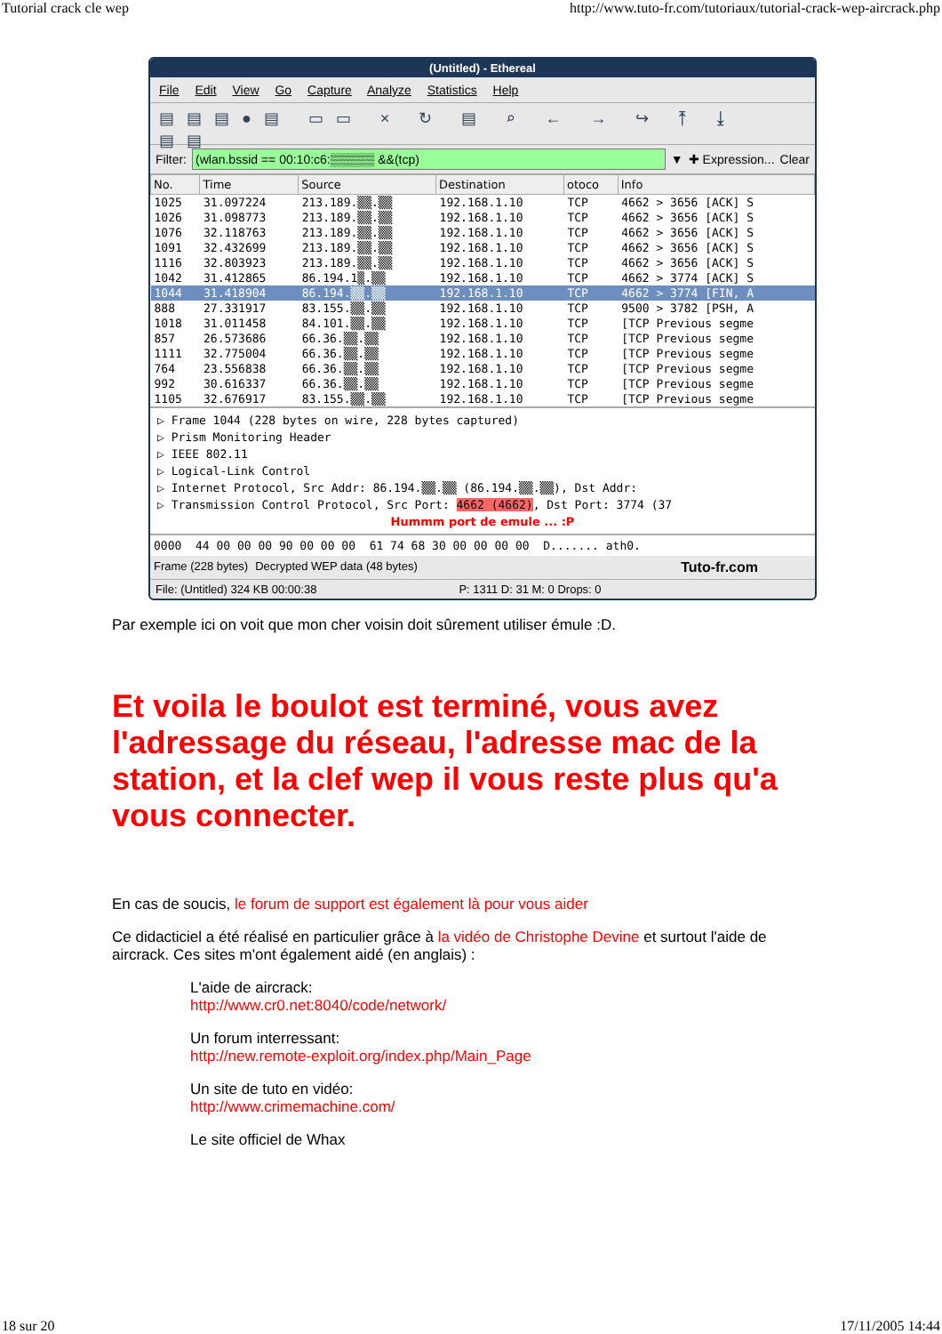Tutorial crack cle wep http://www.tuto-fr.com/tutoriaux/tutorial-crack-wep-aircrack.php
(Untitled) - Ethereal
File Edit View Go Capture Analyze Statistics Help
▤▤▤●▤ ▭▭ × ↻ ▤ ⌕ ← → ↪ ⤒ ⤓ ▤▤
Filter: (wlan.bssid == 00:10:c6:▒▒▒▒▒ &&(tcp) ▼ ✚ Expression... Clear
| No. | Time | Source | Destination | otoco | Info |
| --- | --- | --- | --- | --- | --- |
| 1025 | 31.097224 | 213.189.▒▒.▒▒ | 192.168.1.10 | TCP | 4662 > 3656 [ACK] S |
| 1026 | 31.098773 | 213.189.▒▒.▒▒ | 192.168.1.10 | TCP | 4662 > 3656 [ACK] S |
| 1076 | 32.118763 | 213.189.▒▒.▒▒ | 192.168.1.10 | TCP | 4662 > 3656 [ACK] S |
| 1091 | 32.432699 | 213.189.▒▒.▒▒ | 192.168.1.10 | TCP | 4662 > 3656 [ACK] S |
| 1116 | 32.803923 | 213.189.▒▒.▒▒ | 192.168.1.10 | TCP | 4662 > 3656 [ACK] S |
| 1042 | 31.412865 | 86.194.1▒.▒▒ | 192.168.1.10 | TCP | 4662 > 3774 [ACK] S |
| 1044 | 31.418904 | 86.194.▒▒.▒▒ | 192.168.1.10 | TCP | 4662 > 3774 [FIN, A |
| 888 | 27.331917 | 83.155.▒▒.▒▒ | 192.168.1.10 | TCP | 9500 > 3782 [PSH, A |
| 1018 | 31.011458 | 84.101.▒▒.▒▒ | 192.168.1.10 | TCP | [TCP Previous segme |
| 857 | 26.573686 | 66.36.▒▒.▒▒ | 192.168.1.10 | TCP | [TCP Previous segme |
| 1111 | 32.775004 | 66.36.▒▒.▒▒ | 192.168.1.10 | TCP | [TCP Previous segme |
| 764 | 23.556838 | 66.36.▒▒.▒▒ | 192.168.1.10 | TCP | [TCP Previous segme |
| 992 | 30.616337 | 66.36.▒▒.▒▒ | 192.168.1.10 | TCP | [TCP Previous segme |
| 1105 | 32.676917 | 83.155.▒▒.▒▒ | 192.168.1.10 | TCP | [TCP Previous segme |
▷ Frame 1044 (228 bytes on wire, 228 bytes captured)
▷ Prism Monitoring Header
▷ IEEE 802.11
▷ Logical-Link Control
▷ Internet Protocol, Src Addr: 86.194.▒▒.▒▒ (86.194.▒▒.▒▒), Dst Addr:
▷ Transmission Control Protocol, Src Port: 4662 (4662), Dst Port: 3774 (37
Hummm port de emule ... :P
0000 44 00 00 00 90 00 00 00 61 74 68 30 00 00 00 00 D....... ath0.
Frame (228 bytes) Decrypted WEP data (48 bytes) Tuto-fr.com
File: (Untitled) 324 KB 00:00:38 P: 1311 D: 31 M: 0 Drops: 0
Par exemple ici on voit que mon cher voisin doit sûrement utiliser émule :D.
Et voila le boulot est terminé, vous avez l'adressage du réseau, l'adresse mac de la station, et la clef wep il vous reste plus qu'a vous connecter.
En cas de soucis, le forum de support est également là pour vous aider
Ce didacticiel a été réalisé en particulier grâce à la vidéo de Christophe Devine et surtout l'aide de aircrack. Ces sites m'ont également aidé (en anglais) :
L'aide de aircrack:
http://www.cr0.net:8040/code/network/
Un forum interressant:
http://new.remote-exploit.org/index.php/Main_Page
Un site de tuto en vidéo:
http://www.crimemachine.com/
Le site officiel de Whax
18 sur 20 17/11/2005 14:44